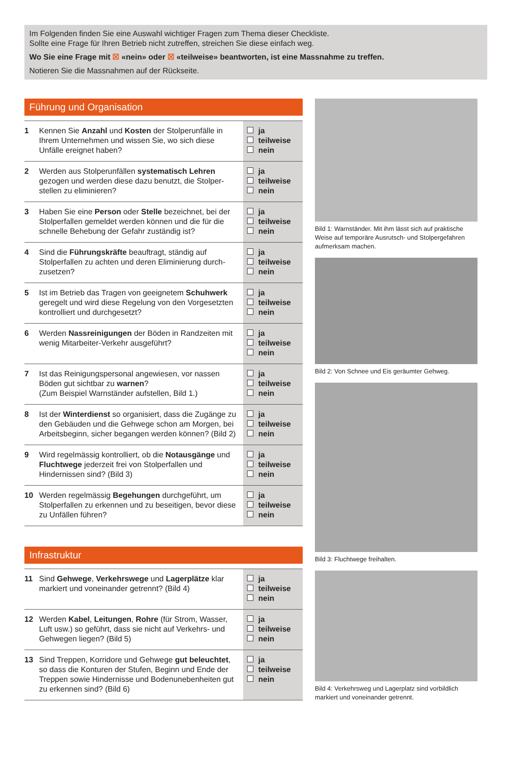Im Folgenden finden Sie eine Auswahl wichtiger Fragen zum Thema dieser Checkliste.
Sollte eine Frage für Ihren Betrieb nicht zutreffen, streichen Sie diese einfach weg.
Wo Sie eine Frage mit ☒ «nein» oder ☒ «teilweise» beantworten, ist eine Massnahme zu treffen.
Notieren Sie die Massnahmen auf der Rückseite.
Führung und Organisation
| 1 | Kennen Sie Anzahl und Kosten der Stolperunfälle in Ihrem Unternehmen und wissen Sie, wo sich diese Unfälle ereignet haben? | ja teilweise nein |
| 2 | Werden aus Stolperunfällen systematisch Lehren gezogen und werden diese dazu benutzt, die Stolper­stellen zu eliminieren? | ja teilweise nein |
| 3 | Haben Sie eine Person oder Stelle bezeichnet, bei der Stolperfallen gemeldet werden können und die für die schnelle Behebung der Gefahr zuständig ist? | ja teilweise nein |
| 4 | Sind die Führungskräfte beauftragt, ständig auf Stolperfallen zu achten und deren Eliminierung durch­zusetzen? | ja teilweise nein |
| 5 | Ist im Betrieb das Tragen von geeignetem Schuhwerk geregelt und wird diese Regelung von den Vorgesetz­ten kontrolliert und durchgesetzt? | ja teilweise nein |
| 6 | Werden Nassreinigungen der Böden in Randzeiten mit wenig Mitarbeiter-Verkehr ausgeführt? | ja teilweise nein |
| 7 | Ist das Reinigungspersonal angewiesen, vor nassen Böden gut sichtbar zu warnen ? (Zum Beispiel Warnständer aufstellen, Bild 1.) | ja teilweise nein |
| 8 | Ist der Winterdienst so organisiert, dass die Zugänge zu den Gebäuden und die Gehwege schon am Morgen, bei Arbeitsbeginn, sicher begangen werden können? (Bild 2) | ja teilweise nein |
| 9 | Wird regelmässig kontrolliert, ob die Notausgänge und Fluchtwege jederzeit frei von Stolperfallen und Hindernissen sind? (Bild 3) | ja teilweise nein |
| 10 | Werden regelmässig Begehungen durchgeführt, um Stolperfallen zu erkennen und zu beseitigen, bevor diese zu Unfällen führen? | ja teilweise nein |
Infrastruktur
| 11 | Sind Gehwege , Verkehrswege und Lagerplätze klar markiert und voneinander getrennt? (Bild 4) | ja teilweise nein |
| 12 | Werden Kabel , Leitungen , Rohre (für Strom, Wasser, Luft usw.) so geführt, dass sie nicht auf Verkehrs- und Gehwegen liegen? (Bild 5) | ja teilweise nein |
| 13 | Sind Treppen, Korridore und Gehwege gut beleuch­tet , so dass die Konturen der Stufen, Beginn und Ende der Treppen sowie Hindernisse und Boden­unebenheiten gut zu erkennen sind? (Bild 6) | ja teilweise nein |
Bild 1: Warnständer. Mit ihm lässt sich auf praktische Weise auf temporäre Ausrutsch- und Stolpergefahren aufmerksam machen.
Bild 2: Von Schnee und Eis geräumter Gehweg.
Bild 3: Fluchtwege freihalten.
Bild 4: Verkehrsweg und Lagerplatz sind vorbildlich markiert und voneinander getrennt.